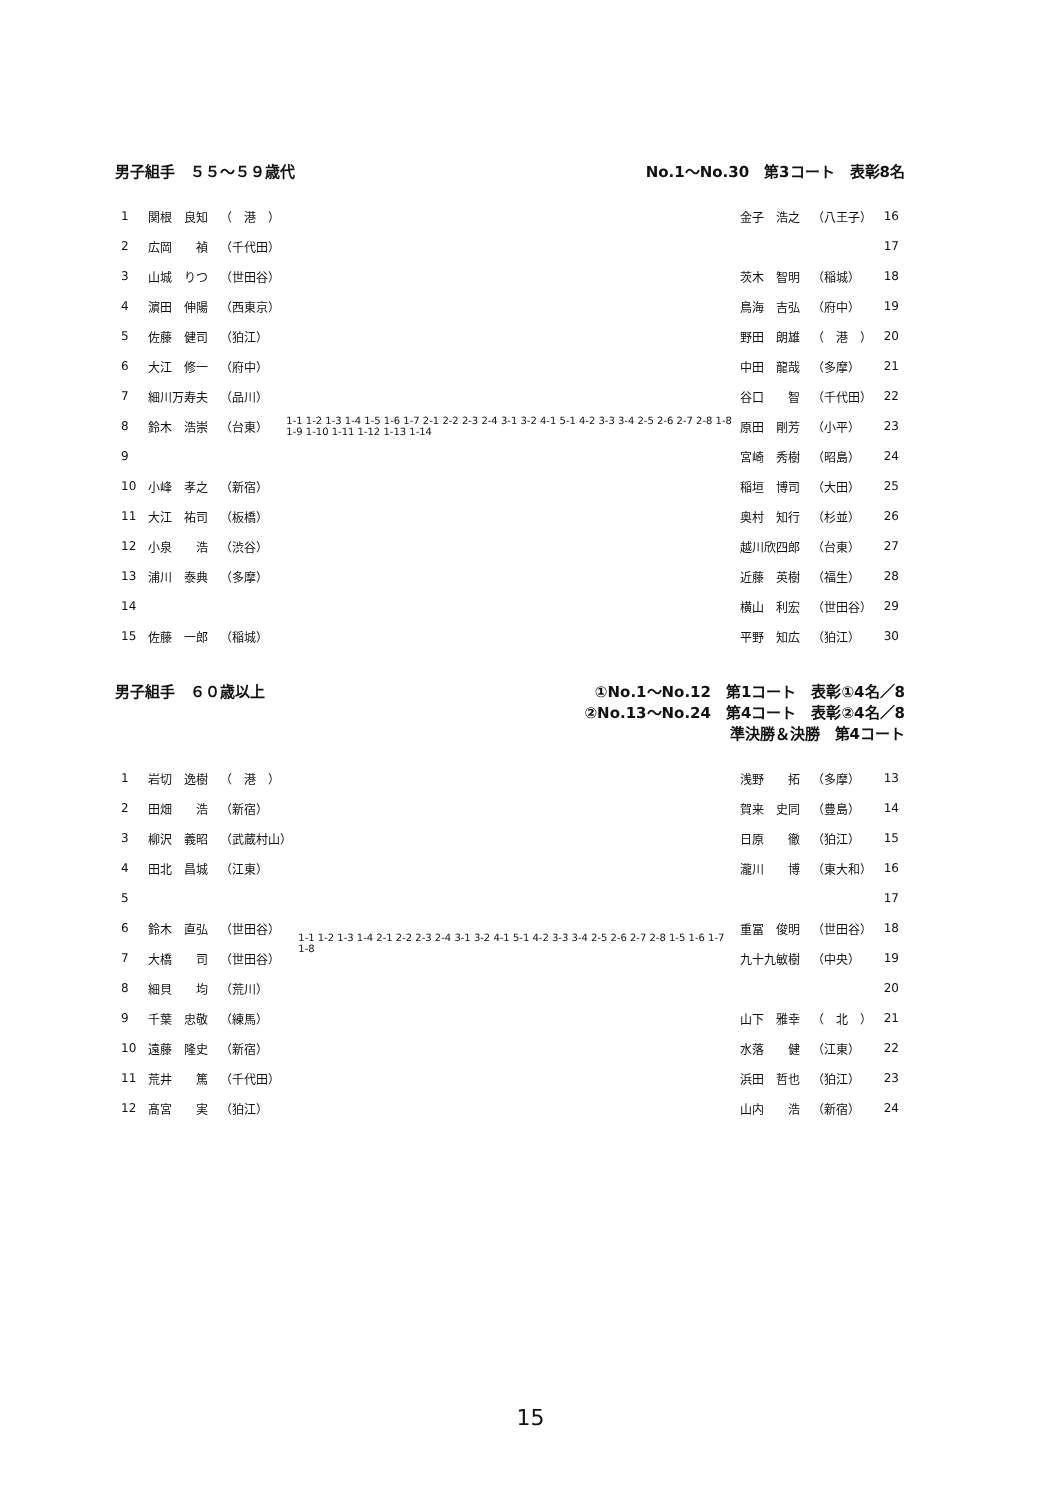男子組手　５５～５９歳代 No.1～No.30　第3コート　表彰8名
| 1 | 関根 良知 | （ 港 ） |
| 2 | 広岡 禎 | （千代田） |
| 3 | 山城 りつ | （世田谷） |
| 4 | 濵田 伸陽 | （西東京） |
| 5 | 佐藤 健司 | （狛江） |
| 6 | 大江 修一 | （府中） |
| 7 | 細川万寿夫 | （品川） |
| 8 | 鈴木 浩崇 | （台東） |
| 9 | | |
| 10 | 小峰 孝之 | （新宿） |
| 11 | 大江 祐司 | （板橋） |
| 12 | 小泉 浩 | （渋谷） |
| 13 | 浦川 泰典 | （多摩） |
| 14 | | |
| 15 | 佐藤 一郎 | （稲城） |
1-1 1-2 1-3 1-4 1-5 1-6 1-7 2-1 2-2 2-3 2-4 3-1 3-2 4-1 5-1 4-2 3-3 3-4 2-5 2-6 2-7 2-8 1-8 1-9 1-10 1-11 1-12 1-13 1-14
| 金子 浩之 | （八王子） | 16 |
| | | 17 |
| 茨木 智明 | （稲城） | 18 |
| 鳥海 吉弘 | （府中） | 19 |
| 野田 朗雄 | （ 港 ） | 20 |
| 中田 龍哉 | （多摩） | 21 |
| 谷口 智 | （千代田） | 22 |
| 原田 剛芳 | （小平） | 23 |
| 宮崎 秀樹 | （昭島） | 24 |
| 稲垣 博司 | （大田） | 25 |
| 奥村 知行 | （杉並） | 26 |
| 越川欣四郎 | （台東） | 27 |
| 近藤 英樹 | （福生） | 28 |
| 横山 利宏 | （世田谷） | 29 |
| 平野 知広 | （狛江） | 30 |
男子組手　６０歳以上 ①No.1～No.12　第1コート　表彰①4名／8
②No.13～No.24　第4コート　表彰②4名／8
準決勝＆決勝　第4コート
| 1 | 岩切 逸樹 | （ 港 ） |
| 2 | 田畑 浩 | （新宿） |
| 3 | 柳沢 義昭 | （武蔵村山） |
| 4 | 田北 昌城 | （江東） |
| 5 | | |
| 6 | 鈴木 直弘 | （世田谷） |
| 7 | 大橋 司 | （世田谷） |
| 8 | 細貝 均 | （荒川） |
| 9 | 千葉 忠敬 | （練馬） |
| 10 | 遠藤 隆史 | （新宿） |
| 11 | 荒井 篤 | （千代田） |
| 12 | 髙宮 実 | （狛江） |
1-1 1-2 1-3 1-4 2-1 2-2 2-3 2-4 3-1 3-2 4-1 5-1 4-2 3-3 3-4 2-5 2-6 2-7 2-8 1-5 1-6 1-7 1-8
| 浅野 拓 | （多摩） | 13 |
| 賀来 史同 | （豊島） | 14 |
| 日原 徹 | （狛江） | 15 |
| 瀧川 博 | （東大和） | 16 |
| | | 17 |
| 重冨 俊明 | （世田谷） | 18 |
| 九十九敏樹 | （中央） | 19 |
| | | 20 |
| 山下 雅幸 | （ 北 ） | 21 |
| 水落 健 | （江東） | 22 |
| 浜田 哲也 | （狛江） | 23 |
| 山内 浩 | （新宿） | 24 |
15